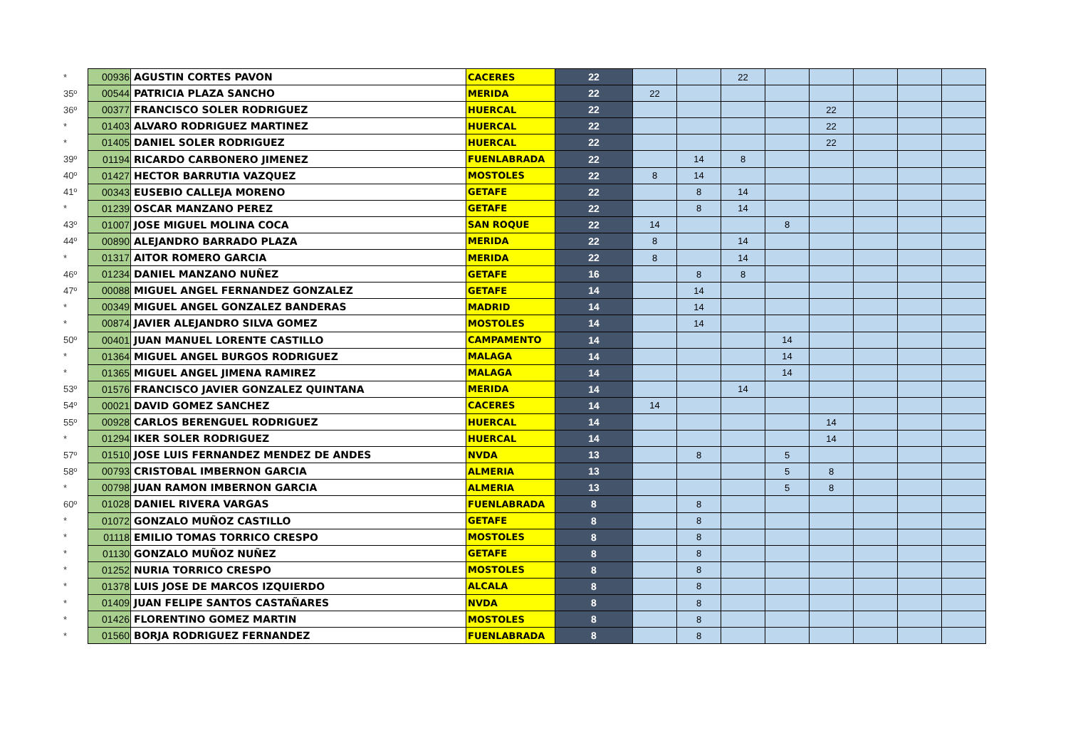| * | 00936 | AGUSTIN CORTES PAVON | CACERES | 22 | | | 22 | | | | | |
| 35º | 00544 | PATRICIA PLAZA SANCHO | MERIDA | 22 | 22 | | | | | | | |
| 36º | 00377 | FRANCISCO SOLER RODRIGUEZ | HUERCAL | 22 | | | | | 22 | | | |
| * | 01403 | ALVARO RODRIGUEZ MARTINEZ | HUERCAL | 22 | | | | | 22 | | | |
| * | 01405 | DANIEL SOLER RODRIGUEZ | HUERCAL | 22 | | | | | 22 | | | |
| 39º | 01194 | RICARDO CARBONERO JIMENEZ | FUENLABRADA | 22 | | 14 | 8 | | | | | |
| 40º | 01427 | HECTOR BARRUTIA VAZQUEZ | MOSTOLES | 22 | 8 | 14 | | | | | | |
| 41º | 00343 | EUSEBIO CALLEJA MORENO | GETAFE | 22 | | 8 | 14 | | | | | |
| * | 01239 | OSCAR MANZANO PEREZ | GETAFE | 22 | | 8 | 14 | | | | | |
| 43º | 01007 | JOSE MIGUEL MOLINA COCA | SAN ROQUE | 22 | 14 | | | 8 | | | | |
| 44º | 00890 | ALEJANDRO BARRADO PLAZA | MERIDA | 22 | 8 | | 14 | | | | | |
| * | 01317 | AITOR ROMERO GARCIA | MERIDA | 22 | 8 | | 14 | | | | | |
| 46º | 01234 | DANIEL MANZANO NUÑEZ | GETAFE | 16 | | 8 | 8 | | | | | |
| 47º | 00088 | MIGUEL ANGEL FERNANDEZ GONZALEZ | GETAFE | 14 | | 14 | | | | | | |
| * | 00349 | MIGUEL ANGEL GONZALEZ BANDERAS | MADRID | 14 | | 14 | | | | | | |
| * | 00874 | JAVIER ALEJANDRO SILVA GOMEZ | MOSTOLES | 14 | | 14 | | | | | | |
| 50º | 00401 | JUAN MANUEL LORENTE CASTILLO | CAMPAMENTO | 14 | | | | 14 | | | | |
| * | 01364 | MIGUEL ANGEL BURGOS RODRIGUEZ | MALAGA | 14 | | | | 14 | | | | |
| * | 01365 | MIGUEL ANGEL JIMENA RAMIREZ | MALAGA | 14 | | | | 14 | | | | |
| 53º | 01576 | FRANCISCO JAVIER GONZALEZ QUINTANA | MERIDA | 14 | | | 14 | | | | | |
| 54º | 00021 | DAVID GOMEZ SANCHEZ | CACERES | 14 | 14 | | | | | | | |
| 55º | 00928 | CARLOS BERENGUEL RODRIGUEZ | HUERCAL | 14 | | | | | 14 | | | |
| * | 01294 | IKER SOLER RODRIGUEZ | HUERCAL | 14 | | | | | 14 | | | |
| 57º | 01510 | JOSE LUIS FERNANDEZ MENDEZ DE ANDES | NVDA | 13 | | 8 | | 5 | | | | |
| 58º | 00793 | CRISTOBAL IMBERNON GARCIA | ALMERIA | 13 | | | | 5 | 8 | | | |
| * | 00798 | JUAN RAMON IMBERNON GARCIA | ALMERIA | 13 | | | | 5 | 8 | | | |
| 60º | 01028 | DANIEL RIVERA VARGAS | FUENLABRADA | 8 | | 8 | | | | | | |
| * | 01072 | GONZALO MUÑOZ CASTILLO | GETAFE | 8 | | 8 | | | | | | |
| * | 01118 | EMILIO TOMAS TORRICO CRESPO | MOSTOLES | 8 | | 8 | | | | | | |
| * | 01130 | GONZALO MUÑOZ NUÑEZ | GETAFE | 8 | | 8 | | | | | | |
| * | 01252 | NURIA TORRICO CRESPO | MOSTOLES | 8 | | 8 | | | | | | |
| * | 01378 | LUIS JOSE DE MARCOS IZQUIERDO | ALCALA | 8 | | 8 | | | | | | |
| * | 01409 | JUAN FELIPE SANTOS CASTAÑARES | NVDA | 8 | | 8 | | | | | | |
| * | 01426 | FLORENTINO GOMEZ MARTIN | MOSTOLES | 8 | | 8 | | | | | | |
| * | 01560 | BORJA RODRIGUEZ FERNANDEZ | FUENLABRADA | 8 | | 8 | | | | | | |